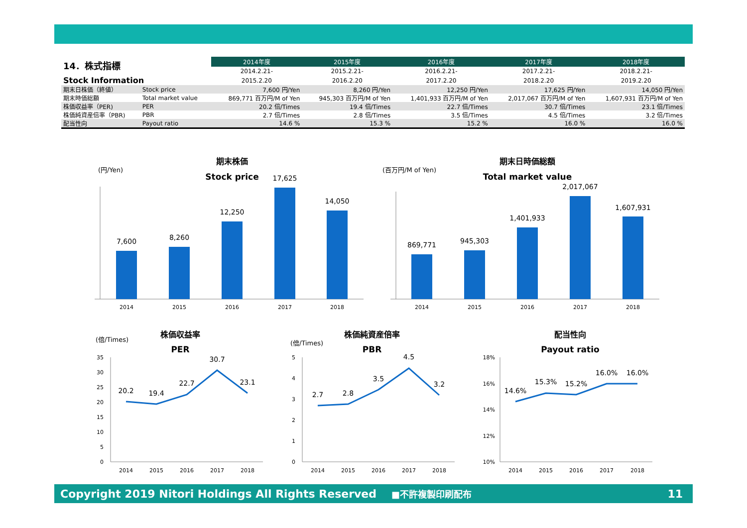| 14．株式指標 Stock Information | | 2014年度 | 2015年度 | 2016年度 | 2017年度 | 2018年度 |
| | | 2014.2.21- | 2015.2.21- | 2016.2.21- | 2017.2.21- | 2018.2.21- |
| | | 2015.2.20 | 2016.2.20 | 2017.2.20 | 2018.2.20 | 2019.2.20 |
| 期末日株価（終値） | Stock price | 7,600 円/Yen | 8,260 円/Yen | 12,250 円/Yen | 17,625 円/Yen | 14,050 円/Yen |
| 期末時価総額 | Total market value | 869,771 百万円/M of Yen | 945,303 百万円/M of Yen | 1,401,933 百万円/M of Yen | 2,017,067 百万円/M of Yen | 1,607,931 百万円/M of Yen |
| 株価収益率（PER) | PER | 20.2 倍/Times | 19.4 倍/Times | 22.7 倍/Times | 30.7 倍/Times | 23.1 倍/Times |
| 株価純資産倍率（PBR) | PBR | 2.7 倍/Times | 2.8 倍/Times | 3.5 倍/Times | 4.5 倍/Times | 3.2 倍/Times |
| 配当性向 | Payout ratio | 14.6 % | 15.3 % | 15.2 % | 16.0 % | 16.0 % |
期末株価
Stock price
(円/Yen)
7,600
8,260
12,250
17,625
14,050
2014
2015
2016
2017
2018
期末日時価総額
Total market value
(百万円/M of Yen)
869,771
945,303
1,401,933
2,017,067
1,607,931
2014
2015
2016
2017
2018
株価収益率
PER
(倍/Times)
20.2
19.4
22.7
30.7
23.1
2014
2015
2016
2017
2018
35
30
25
20
15
10
5
0
株価純資産倍率
PBR
(倍/Times)
2.7
2.8
3.5
4.5
3.2
2014
2015
2016
2017
2018
5
4
3
2
1
0
配当性向
Payout ratio
14.6%
15.3%
15.2%
16.0%
16.0%
2014
2015
2016
2017
2018
18%
16%
14%
12%
10%
Copyright 2019 Nitori Holdings All Rights Reserved ■不許複製印刷配布 11